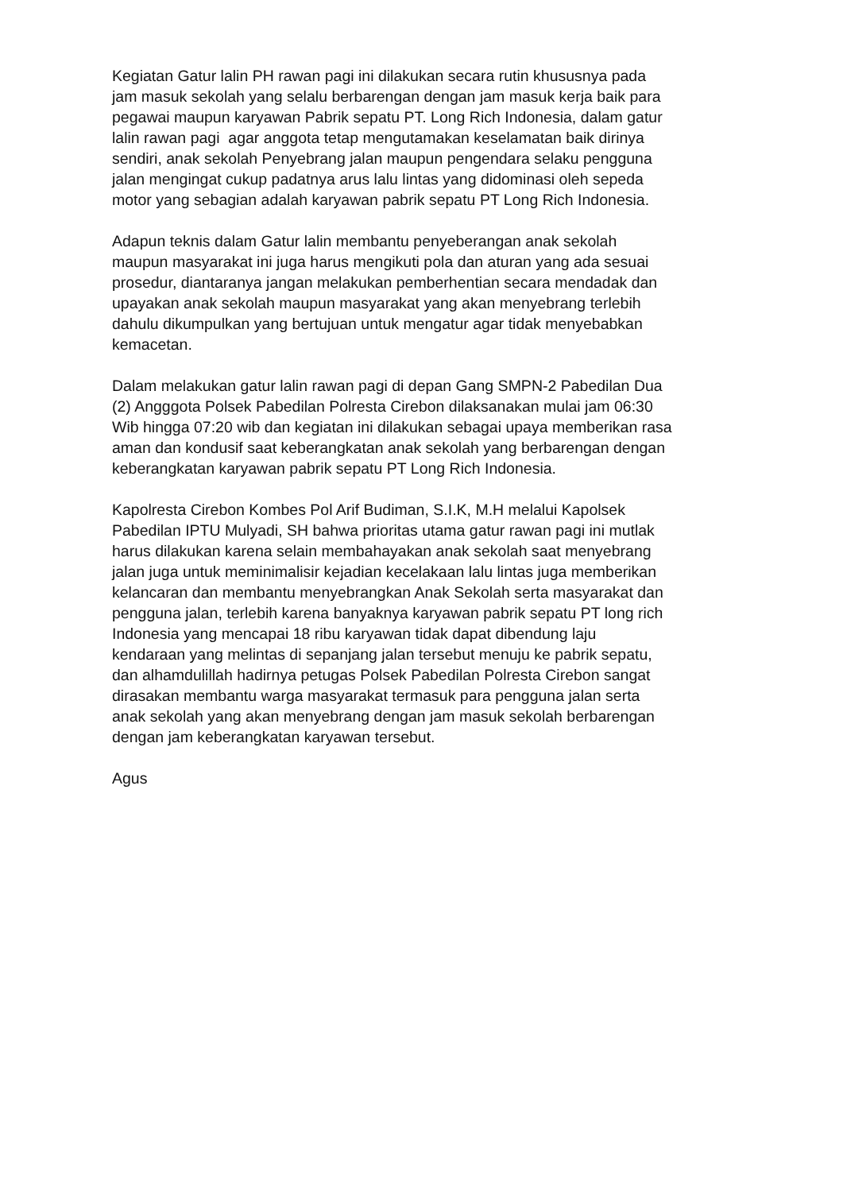Kegiatan Gatur lalin PH rawan pagi ini dilakukan secara rutin khususnya pada
jam masuk sekolah yang selalu berbarengan dengan jam masuk kerja baik para
pegawai maupun karyawan Pabrik sepatu PT. Long Rich Indonesia, dalam gatur
lalin rawan pagi agar anggota tetap mengutamakan keselamatan baik dirinya
sendiri, anak sekolah Penyebrang jalan maupun pengendara selaku pengguna
jalan mengingat cukup padatnya arus lalu lintas yang didominasi oleh sepeda
motor yang sebagian adalah karyawan pabrik sepatu PT Long Rich Indonesia.
Adapun teknis dalam Gatur lalin membantu penyeberangan anak sekolah
maupun masyarakat ini juga harus mengikuti pola dan aturan yang ada sesuai
prosedur, diantaranya jangan melakukan pemberhentian secara mendadak dan
upayakan anak sekolah maupun masyarakat yang akan menyebrang terlebih
dahulu dikumpulkan yang bertujuan untuk mengatur agar tidak menyebabkan
kemacetan.
Dalam melakukan gatur lalin rawan pagi di depan Gang SMPN-2 Pabedilan Dua
(2) Angggota Polsek Pabedilan Polresta Cirebon dilaksanakan mulai jam 06:30
Wib hingga 07:20 wib dan kegiatan ini dilakukan sebagai upaya memberikan rasa
aman dan kondusif saat keberangkatan anak sekolah yang berbarengan dengan
keberangkatan karyawan pabrik sepatu PT Long Rich Indonesia.
Kapolresta Cirebon Kombes Pol Arif Budiman, S.I.K, M.H melalui Kapolsek
Pabedilan IPTU Mulyadi, SH bahwa prioritas utama gatur rawan pagi ini mutlak
harus dilakukan karena selain membahayakan anak sekolah saat menyebrang
jalan juga untuk meminimalisir kejadian kecelakaan lalu lintas juga memberikan
kelancaran dan membantu menyebrangkan Anak Sekolah serta masyarakat dan
pengguna jalan, terlebih karena banyaknya karyawan pabrik sepatu PT long rich
Indonesia yang mencapai 18 ribu karyawan tidak dapat dibendung laju
kendaraan yang melintas di sepanjang jalan tersebut menuju ke pabrik sepatu,
dan alhamdulillah hadirnya petugas Polsek Pabedilan Polresta Cirebon sangat
dirasakan membantu warga masyarakat termasuk para pengguna jalan serta
anak sekolah yang akan menyebrang dengan jam masuk sekolah berbarengan
dengan jam keberangkatan karyawan tersebut.
Agus